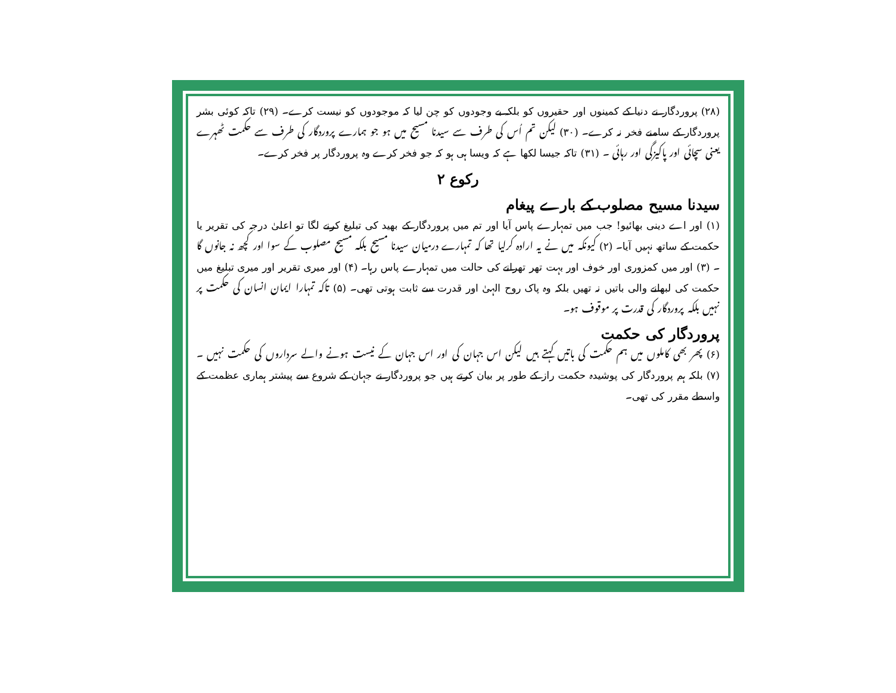(۲۸) پروردگار نے دنیا کے کمینوں اور حقیروں کو بلکہ بے وجودوں کو چن لیا کہ موجودوں کو نیست کرے۔ (۲۹) تاکہ کوئی بشر پروردگار کے سامنے فخر نہ کرے۔ (۳۰) لیکن تم اُس کی طرف سے سیدنا مسیح میں ہو جو ہمارے پروردگار کی طرف سے حکمت ٹھہرے یعنی سچائی اور پاکیزگی اور رہائی ۔ (۳۱) تاکہ جیسا لکھا ہے کہ ویسا ہی ہو کہ جو فخر کرے وہ پروردگار پر فخر کرے۔
رکوع ۲
سیدنا مسیح مصلوب کے بارے پیغام
(۱) اور اے دینی بھائیو! جب میں تمہارے پاس آیا اور تم میں پروردگار کے بھید کی تبلیغ کرنے لگا تو اعلیٰ درجہ کی تقریر یا حکمت کے ساتھ نہیں آیا۔ (۲) کیونکہ میں نے یہ ارادہ کرلیا تھا کہ تمہارے درمیان سیدنا مسیح بلکہ مسیح مصلوب کے سوا اور کچھ نہ جانوں گا ۔ (۳) اور میں کمزوری اور خوف اور بہت تھر تھرانے کی حالت میں تمہارے پاس رہا۔ (۴) اور میری تقریر اور میری تبلیغ میں حکمت کی لبھانے والی باتیں نہ تھیں بلکہ وہ پاک روح الہیٰ اور قدرت سے ثابت ہوتی تھی۔ (۵) تاکہ تمہارا ایمان انسان کی حکمت پر نہیں بلکہ پروردگار کی قدرت پر موقوف ہو۔
پروردگار کی حکمت
(۶) پھر بھی کاملوں میں ہم حکمت کی باتیں کہتے ہیں لیکن اس جہان کی اور اس جہان کے نیست ہونے والے سرداروں کی حکمت نہیں ۔ (۷) بلکہ ہم پروردگار کی پوشیدہ حکمت راز کے طور پر بیان کرتے ہیں جو پروردگار نے جہان کے شروع سے پیشتر ہماری عظمت کے واسطے مقرر کی تھی۔